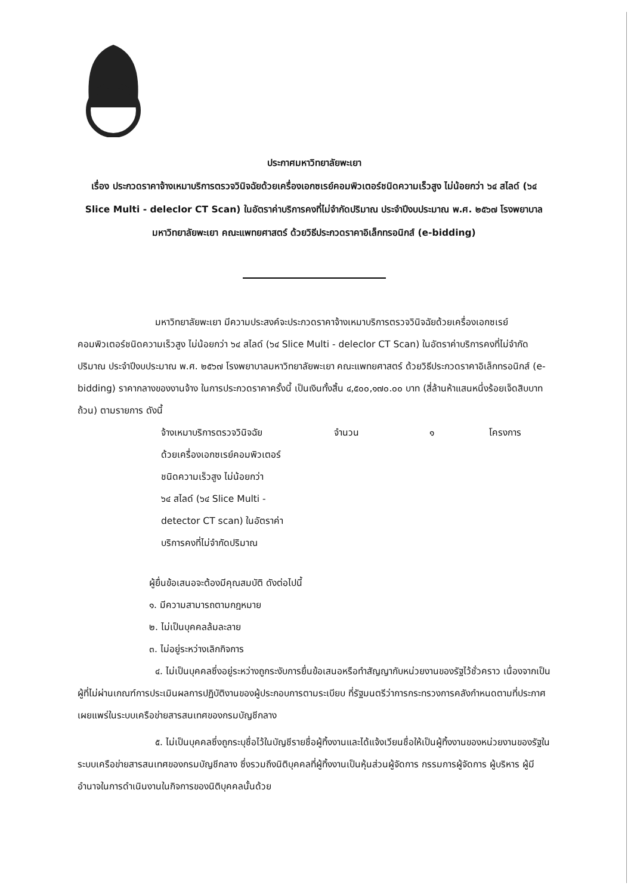ประกาศมหาวิทยาลัยพะเยา
เรื่อง ประกวดราคาจ้างเหมาบริการตรวจวินิจฉัยด้วยเครื่องเอกซเรย์คอมพิวเตอร์ชนิดความเร็วสูง ไม่น้อยกว่า ๖๔ สไลด์ (๖๔ Slice Multi - deleclor CT Scan) ในอัตราค่าบริการคงที่ไม่จำกัดปริมาณ ประจำปีงบประมาณ พ.ศ. ๒๕๖๗ โรงพยาบาลมหาวิทยาลัยพะเยา คณะแพทยศาสตร์ ด้วยวิธีประกวดราคาอิเล็กทรอนิกส์ (e-bidding)
มหาวิทยาลัยพะเยา มีความประสงค์จะประกวดราคาจ้างเหมาบริการตรวจวินิจฉัยด้วยเครื่องเอกซเรย์คอมพิวเตอร์ชนิดความเร็วสูง ไม่น้อยกว่า ๖๔ สไลด์ (๖๔ Slice Multi - deleclor CT Scan) ในอัตราค่าบริการคงที่ไม่จำกัดปริมาณ ประจำปีงบประมาณ พ.ศ. ๒๕๖๗ โรงพยาบาลมหาวิทยาลัยพะเยา คณะแพทยศาสตร์ ด้วยวิธีประกวดราคาอิเล็กทรอนิกส์ (e-bidding) ราคากลางของงานจ้าง ในการประกวดราคาครั้งนี้ เป็นเงินทั้งสิ้น ๔,๕๐๐,๑๗๐.๐๐ บาท (สี่ล้านห้าแสนหนึ่งร้อยเจ็ดสิบบาทถ้วน) ตามรายการ ดังนี้
จ้างเหมาบริการตรวจวินิจฉัย
ด้วยเครื่องเอกซเรย์คอมพิวเตอร์
ชนิดความเร็วสูง ไม่น้อยกว่า
๖๔ สไลด์ (๖๔ Slice Multi -
detector CT scan) ในอัตราค่า
บริการคงที่ไม่จำกัดปริมาณ
จำนวน ๑ โครงการ
ผู้ยื่นข้อเสนอจะต้องมีคุณสมบัติ ดังต่อไปนี้
๑. มีความสามารถตามกฎหมาย
๒. ไม่เป็นบุคคลล้มละลาย
๓. ไม่อยู่ระหว่างเลิกกิจการ
๔. ไม่เป็นบุคคลซึ่งอยู่ระหว่างถูกระงับการยื่นข้อเสนอหรือทำสัญญากับหน่วยงานของรัฐไว้ชั่วคราว เนื่องจากเป็นผู้ที่ไม่ผ่านเกณฑ์การประเมินผลการปฏิบัติงานของผู้ประกอบการตามระเบียบ ที่รัฐมนตรีว่าการกระทรวงการคลังกำหนดตามที่ประกาศเผยแพร่ในระบบเครือข่ายสารสนเทศของกรมบัญชีกลาง
๕. ไม่เป็นบุคคลซึ่งถูกระบุชื่อไว้ในบัญชีรายชื่อผู้ทิ้งงานและได้แจ้งเวียนชื่อให้เป็นผู้ทิ้งงานของหน่วยงานของรัฐในระบบเครือข่ายสารสนเทศของกรมบัญชีกลาง ซึ่งรวมถึงนิติบุคคลที่ผู้ทิ้งงานเป็นหุ้นส่วนผู้จัดการ กรรมการผู้จัดการ ผู้บริหาร ผู้มีอำนาจในการดำเนินงานในกิจการของนิติบุคคลนั้นด้วย